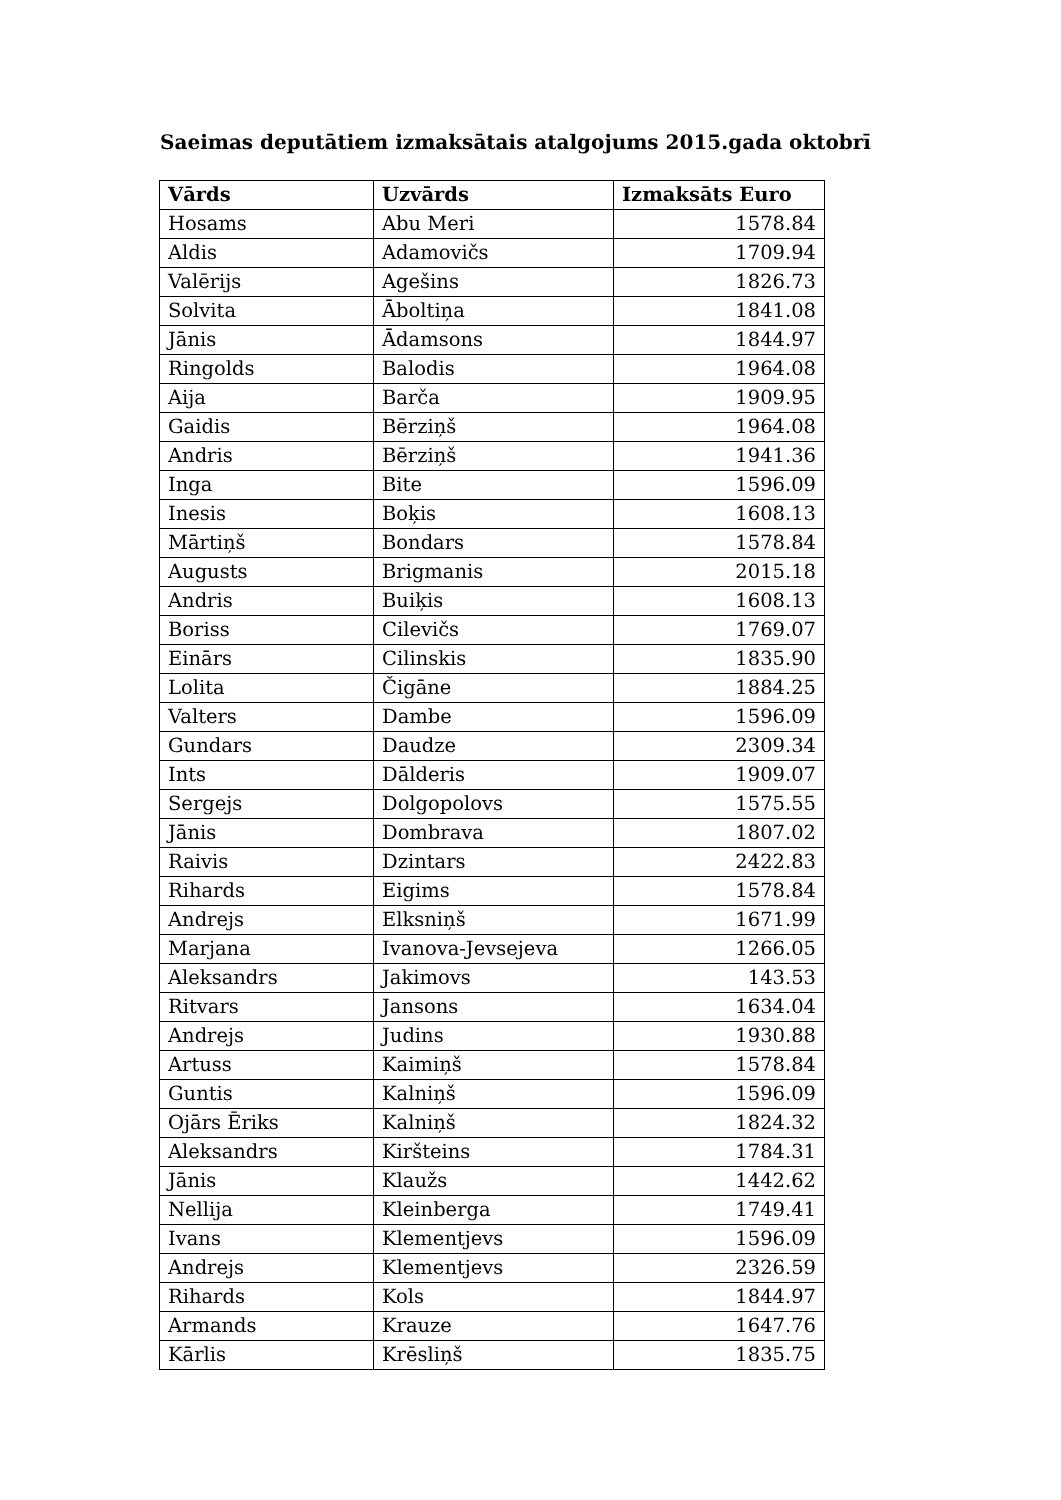Saeimas deputātiem izmaksātais atalgojums 2015.gada oktobrī
| Vārds | Uzvārds | Izmaksāts Euro |
| --- | --- | --- |
| Hosams | Abu Meri | 1578.84 |
| Aldis | Adamovičs | 1709.94 |
| Valērijs | Agešins | 1826.73 |
| Solvita | Āboltiņa | 1841.08 |
| Jānis | Ādamsons | 1844.97 |
| Ringolds | Balodis | 1964.08 |
| Aija | Barča | 1909.95 |
| Gaidis | Bērziņš | 1964.08 |
| Andris | Bērziņš | 1941.36 |
| Inga | Bite | 1596.09 |
| Inesis | Boķis | 1608.13 |
| Mārtiņš | Bondars | 1578.84 |
| Augusts | Brigmanis | 2015.18 |
| Andris | Buiķis | 1608.13 |
| Boriss | Cilevičs | 1769.07 |
| Einārs | Cilinskis | 1835.90 |
| Lolita | Čigāne | 1884.25 |
| Valters | Dambe | 1596.09 |
| Gundars | Daudze | 2309.34 |
| Ints | Dālderis | 1909.07 |
| Sergejs | Dolgopolovs | 1575.55 |
| Jānis | Dombrava | 1807.02 |
| Raivis | Dzintars | 2422.83 |
| Rihards | Eigims | 1578.84 |
| Andrejs | Elksniņš | 1671.99 |
| Marjana | Ivanova-Jevsejeva | 1266.05 |
| Aleksandrs | Jakimovs | 143.53 |
| Ritvars | Jansons | 1634.04 |
| Andrejs | Judins | 1930.88 |
| Artuss | Kaimiņš | 1578.84 |
| Guntis | Kalniņš | 1596.09 |
| Ojārs Ēriks | Kalniņš | 1824.32 |
| Aleksandrs | Kiršteins | 1784.31 |
| Jānis | Klaužs | 1442.62 |
| Nellija | Kleinberga | 1749.41 |
| Ivans | Klementjevs | 1596.09 |
| Andrejs | Klementjevs | 2326.59 |
| Rihards | Kols | 1844.97 |
| Armands | Krauze | 1647.76 |
| Kārlis | Krēsliņš | 1835.75 |